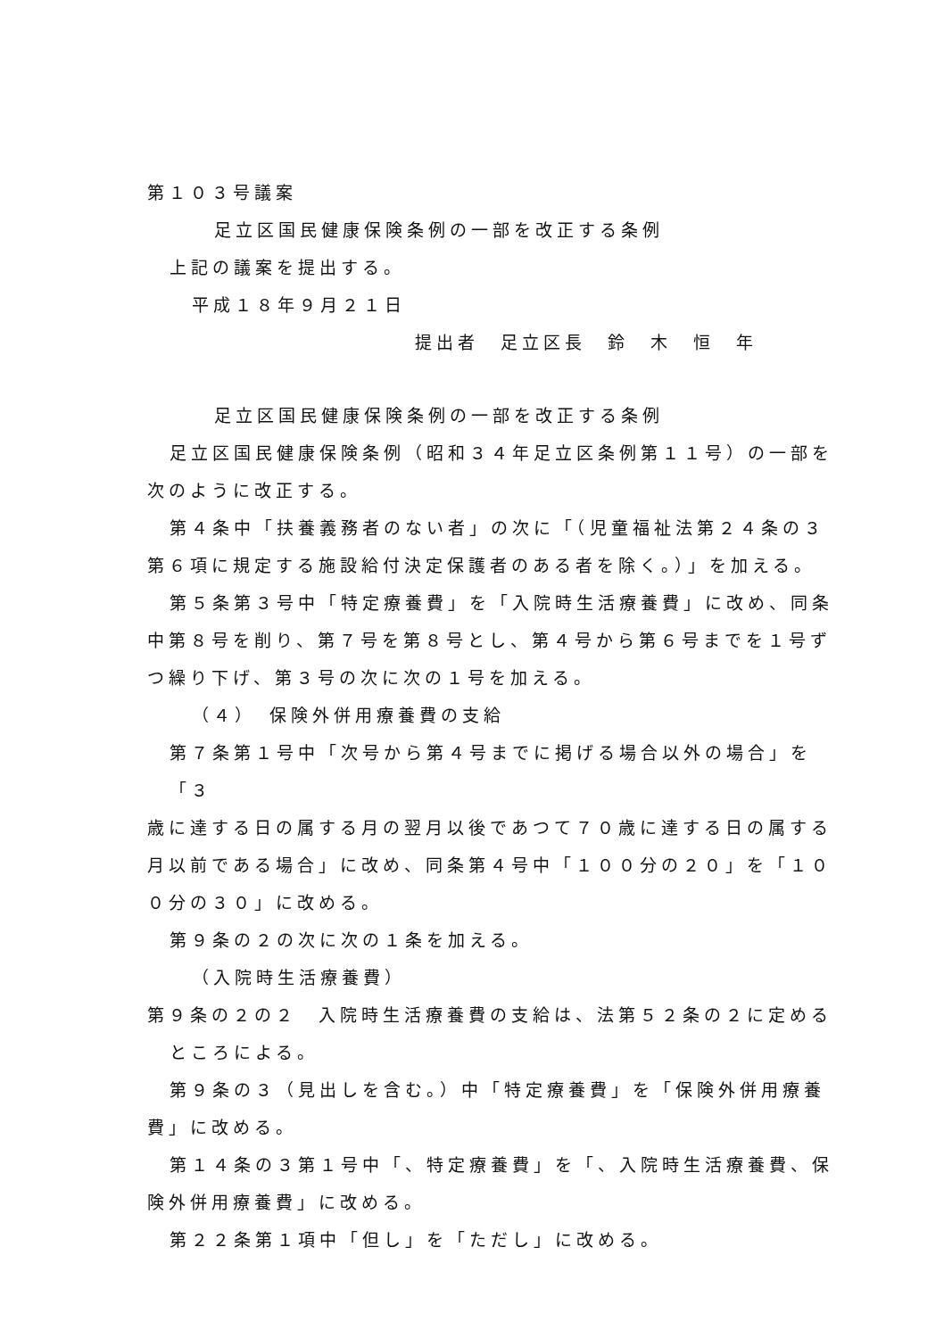第１０３号議案
足立区国民健康保険条例の一部を改正する条例
上記の議案を提出する。
平成１８年９月２１日
提出者　足立区長　鈴　木　恒　年
足立区国民健康保険条例の一部を改正する条例
足立区国民健康保険条例（昭和３４年足立区条例第１１号）の一部を
次のように改正する。
第４条中「扶養義務者のない者」の次に「（児童福祉法第２４条の３
第６項に規定する施設給付決定保護者のある者を除く。）」を加える。
第５条第３号中「特定療養費」を「入院時生活療養費」に改め、同条
中第８号を削り、第７号を第８号とし、第４号から第６号までを１号ず
つ繰り下げ、第３号の次に次の１号を加える。
（４）　保険外併用療養費の支給
第７条第１号中「次号から第４号までに掲げる場合以外の場合」を「３
歳に達する日の属する月の翌月以後であつて７０歳に達する日の属する
月以前である場合」に改め、同条第４号中「１００分の２０」を「１０
０分の３０」に改める。
第９条の２の次に次の１条を加える。
（入院時生活療養費）
第９条の２の２　入院時生活療養費の支給は、法第５２条の２に定める
ところによる。
第９条の３（見出しを含む。）中「特定療養費」を「保険外併用療養
費」に改める。
第１４条の３第１号中「、特定療養費」を「、入院時生活療養費、保
険外併用療養費」に改める。
第２２条第１項中「但し」を「ただし」に改める。